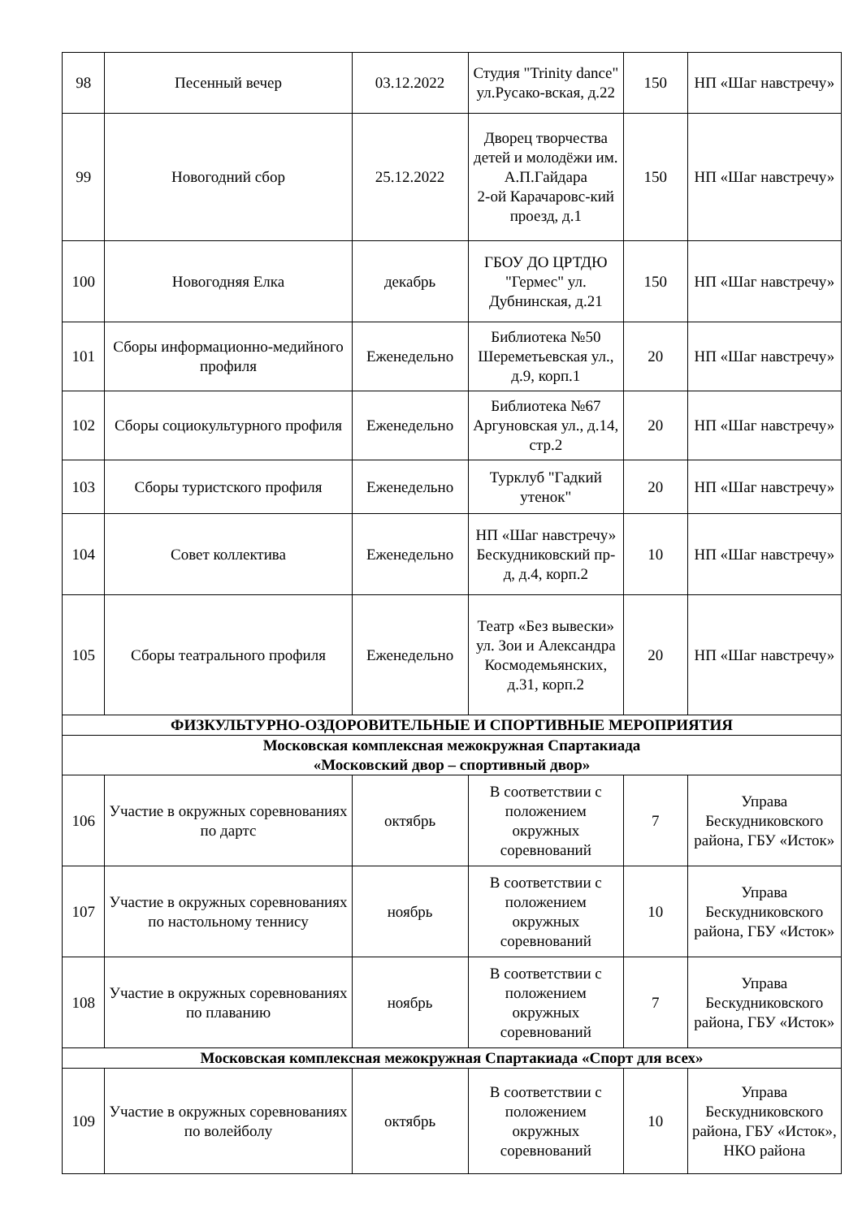| 98 | Песенный вечер | 03.12.2022 | Студия "Trinity dance" ул.Русако-вская, д.22 | 150 | НП «Шаг навстречу» |
| 99 | Новогодний сбор | 25.12.2022 | Дворец творчества детей и молодёжи им. А.П.Гайдара 2-ой Карачаровс-кий проезд, д.1 | 150 | НП «Шаг навстречу» |
| 100 | Новогодняя Елка | декабрь | ГБОУ ДО ЦРТДЮ "Гермес" ул. Дубнинская, д.21 | 150 | НП «Шаг навстречу» |
| 101 | Сборы информационно-медийного профиля | Еженедельно | Библиотека №50 Шереметьевская ул., д.9, корп.1 | 20 | НП «Шаг навстречу» |
| 102 | Сборы социокультурного профиля | Еженедельно | Библиотека №67 Аргуновская ул., д.14, стр.2 | 20 | НП «Шаг навстречу» |
| 103 | Сборы туристского профиля | Еженедельно | Турклуб "Гадкий утенок" | 20 | НП «Шаг навстречу» |
| 104 | Совет коллектива | Еженедельно | НП «Шаг навстречу» Бескудниковский пр-д, д.4, корп.2 | 10 | НП «Шаг навстречу» |
| 105 | Сборы театрального профиля | Еженедельно | Театр «Без вывески» ул. Зои и Александра Космодемьянских, д.31, корп.2 | 20 | НП «Шаг навстречу» |
| ФИЗКУЛЬТУРНО-ОЗДОРОВИТЕЛЬНЫЕ И СПОРТИВНЫЕ МЕРОПРИЯТИЯ | | | | | |
| Московская комплексная межокружная Спартакиада «Московский двор – спортивный двор» | | | | | |
| 106 | Участие в окружных соревнованиях по дартс | октябрь | В соответствии с положением окружных соревнований | 7 | Управа Бескудниковского района, ГБУ «Исток» |
| 107 | Участие в окружных соревнованиях по настольному теннису | ноябрь | В соответствии с положением окружных соревнований | 10 | Управа Бескудниковского района, ГБУ «Исток» |
| 108 | Участие в окружных соревнованиях по плаванию | ноябрь | В соответствии с положением окружных соревнований | 7 | Управа Бескудниковского района, ГБУ «Исток» |
| Московская комплексная межокружная Спартакиада «Спорт для всех» | | | | | |
| 109 | Участие в окружных соревнованиях по волейболу | октябрь | В соответствии с положением окружных соревнований | 10 | Управа Бескудниковского района, ГБУ «Исток», НКО района |